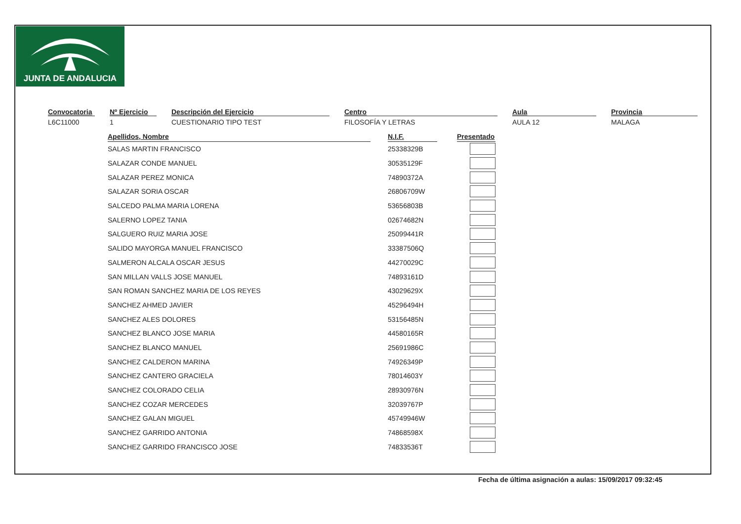JUNTA DE ANDALUCIA
Convocatoria
L6C11000
Nº Ejercicio
1
Descripción del Ejercicio
CUESTIONARIO TIPO TEST
Centro
FILOSOFÍA Y LETRAS
Aula
AULA 12
Provincia
MALAGA
| Apellidos, Nombre | | N.I.F. | | Presentado |
| --- | --- | --- | --- | --- |
| SALAS MARTIN FRANCISCO | | 25338329B | | |
| SALAZAR CONDE MANUEL | | 30535129F | | |
| SALAZAR PEREZ MONICA | | 74890372A | | |
| SALAZAR SORIA OSCAR | | 26806709W | | |
| SALCEDO PALMA MARIA LORENA | | 53656803B | | |
| SALERNO LOPEZ TANIA | | 02674682N | | |
| SALGUERO RUIZ MARIA JOSE | | 25099441R | | |
| SALIDO MAYORGA MANUEL FRANCISCO | | 33387506Q | | |
| SALMERON ALCALA OSCAR JESUS | | 44270029C | | |
| SAN MILLAN VALLS JOSE MANUEL | | 74893161D | | |
| SAN ROMAN SANCHEZ MARIA DE LOS REYES | | 43029629X | | |
| SANCHEZ AHMED JAVIER | | 45296494H | | |
| SANCHEZ ALES DOLORES | | 53156485N | | |
| SANCHEZ BLANCO JOSE MARIA | | 44580165R | | |
| SANCHEZ BLANCO MANUEL | | 25691986C | | |
| SANCHEZ CALDERON MARINA | | 74926349P | | |
| SANCHEZ CANTERO GRACIELA | | 78014603Y | | |
| SANCHEZ COLORADO CELIA | | 28930976N | | |
| SANCHEZ COZAR MERCEDES | | 32039767P | | |
| SANCHEZ GALAN MIGUEL | | 45749946W | | |
| SANCHEZ GARRIDO ANTONIA | | 74868598X | | |
| SANCHEZ GARRIDO FRANCISCO JOSE | | 74833536T | | |
Fecha de última asignación a aulas: 15/09/2017 09:32:45